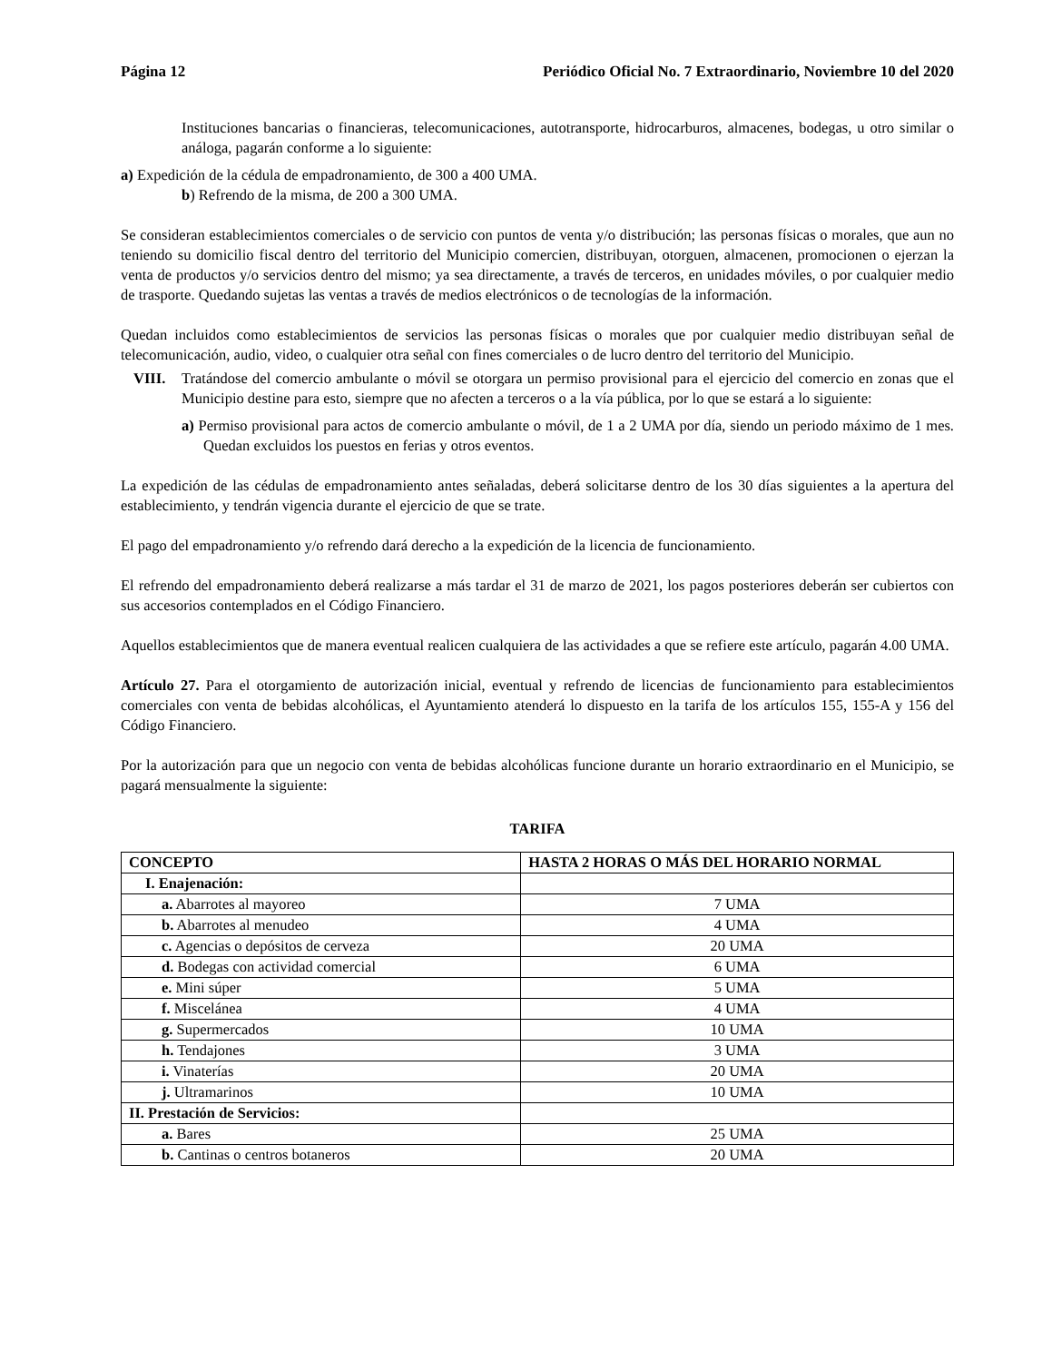Página 12 Periódico Oficial No. 7 Extraordinario, Noviembre 10 del 2020
Instituciones bancarias o financieras, telecomunicaciones, autotransporte, hidrocarburos, almacenes, bodegas, u otro similar o análoga, pagarán conforme a lo siguiente:
a) Expedición de la cédula de empadronamiento, de 300 a 400 UMA.
b) Refrendo de la misma, de 200 a 300 UMA.
Se consideran establecimientos comerciales o de servicio con puntos de venta y/o distribución; las personas físicas o morales, que aun no teniendo su domicilio fiscal dentro del territorio del Municipio comercien, distribuyan, otorguen, almacenen, promocionen o ejerzan la venta de productos y/o servicios dentro del mismo; ya sea directamente, a través de terceros, en unidades móviles, o por cualquier medio de trasporte. Quedando sujetas las ventas a través de medios electrónicos o de tecnologías de la información.
Quedan incluidos como establecimientos de servicios las personas físicas o morales que por cualquier medio distribuyan señal de telecomunicación, audio, video, o cualquier otra señal con fines comerciales o de lucro dentro del territorio del Municipio.
VIII. Tratándose del comercio ambulante o móvil se otorgara un permiso provisional para el ejercicio del comercio en zonas que el Municipio destine para esto, siempre que no afecten a terceros o a la vía pública, por lo que se estará a lo siguiente:
a) Permiso provisional para actos de comercio ambulante o móvil, de 1 a 2 UMA por día, siendo un periodo máximo de 1 mes. Quedan excluidos los puestos en ferias y otros eventos.
La expedición de las cédulas de empadronamiento antes señaladas, deberá solicitarse dentro de los 30 días siguientes a la apertura del establecimiento, y tendrán vigencia durante el ejercicio de que se trate.
El pago del empadronamiento y/o refrendo dará derecho a la expedición de la licencia de funcionamiento.
El refrendo del empadronamiento deberá realizarse a más tardar el 31 de marzo de 2021, los pagos posteriores deberán ser cubiertos con sus accesorios contemplados en el Código Financiero.
Aquellos establecimientos que de manera eventual realicen cualquiera de las actividades a que se refiere este artículo, pagarán 4.00 UMA.
Artículo 27. Para el otorgamiento de autorización inicial, eventual y refrendo de licencias de funcionamiento para establecimientos comerciales con venta de bebidas alcohólicas, el Ayuntamiento atenderá lo dispuesto en la tarifa de los artículos 155, 155-A y 156 del Código Financiero.
Por la autorización para que un negocio con venta de bebidas alcohólicas funcione durante un horario extraordinario en el Municipio, se pagará mensualmente la siguiente:
TARIFA
| CONCEPTO | HASTA 2 HORAS O MÁS DEL HORARIO NORMAL |
| --- | --- |
| I. Enajenación: | |
| a. Abarrotes al mayoreo | 7 UMA |
| b. Abarrotes al menudeo | 4 UMA |
| c. Agencias o depósitos de cerveza | 20 UMA |
| d. Bodegas con actividad comercial | 6 UMA |
| e. Mini súper | 5 UMA |
| f. Miscelánea | 4 UMA |
| g. Supermercados | 10 UMA |
| h. Tendajones | 3 UMA |
| i. Vinaterías | 20 UMA |
| j. Ultramarinos | 10 UMA |
| II. Prestación de Servicios: | |
| a. Bares | 25 UMA |
| b. Cantinas o centros botaneros | 20 UMA |